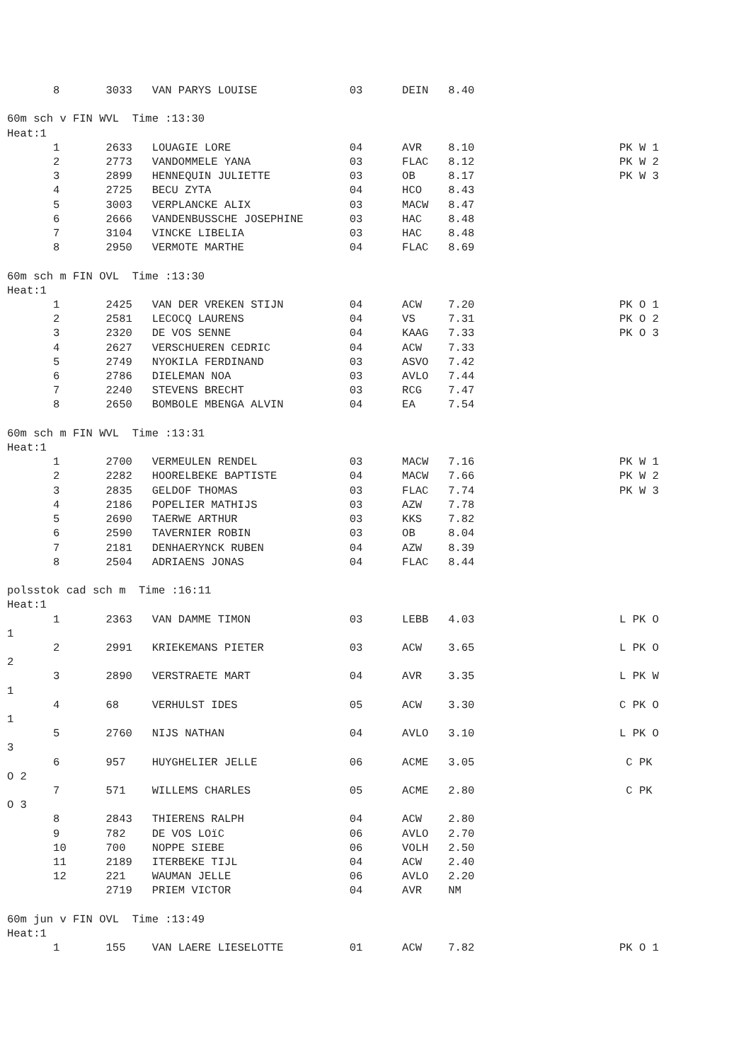8       3033   VAN PARYS LOUISE              03      DEIN   8.40

60m sch v FIN WVL  Time :13:30
Heat:1
       1       2633   LOUAGIE LORE                  04      AVR    8.10                      PK W 1
       2       2773   VANDOMMELE YANA               03      FLAC   8.12                      PK W 2
       3       2899   HENNEQUIN JULIETTE            03      OB     8.17                      PK W 3
       4       2725   BECU ZYTA                     04      HCO    8.43
       5       3003   VERPLANCKE ALIX               03      MACW   8.47
       6       2666   VANDENBUSSCHE JOSEPHINE       03      HAC    8.48
       7       3104   VINCKE LIBELIA                03      HAC    8.48
       8       2950   VERMOTE MARTHE                04      FLAC   8.69

60m sch m FIN OVL  Time :13:30
Heat:1
       1       2425   VAN DER VREKEN STIJN          04      ACW    7.20                      PK O 1
       2       2581   LECOCQ LAURENS                04      VS     7.31                      PK O 2
       3       2320   DE VOS SENNE                  04      KAAG   7.33                      PK O 3
       4       2627   VERSCHUEREN CEDRIC            04      ACW    7.33
       5       2749   NYOKILA FERDINAND             03      ASVO   7.42
       6       2786   DIELEMAN NOA                  03      AVLO   7.44
       7       2240   STEVENS BRECHT                03      RCG    7.47
       8       2650   BOMBOLE MBENGA ALVIN          04      EA     7.54

60m sch m FIN WVL  Time :13:31
Heat:1
       1       2700   VERMEULEN RENDEL              03      MACW   7.16                      PK W 1
       2       2282   HOORELBEKE BAPTISTE           04      MACW   7.66                      PK W 2
       3       2835   GELDOF THOMAS                 03      FLAC   7.74                      PK W 3
       4       2186   POPELIER MATHIJS              03      AZW    7.78
       5       2690   TAERWE ARTHUR                 03      KKS    7.82
       6       2590   TAVERNIER ROBIN               03      OB     8.04
       7       2181   DENHAERYNCK RUBEN             04      AZW    8.39
       8       2504   ADRIAENS JONAS                04      FLAC   8.44

polsstok cad sch m  Time :16:11
Heat:1
       1       2363   VAN DAMME TIMON               03      LEBB   4.03                      L PK O
1
       2       2991   KRIEKEMANS PIETER             03      ACW    3.65                      L PK O
2
       3       2890   VERSTRAETE MART               04      AVR    3.35                      L PK W
1
       4       68     VERHULST IDES                 05      ACW    3.30                      C PK O
1
       5       2760   NIJS NATHAN                   04      AVLO   3.10                      L PK O
3
       6       957    HUYGHELIER JELLE              06      ACME   3.05                       C PK
O 2
       7       571    WILLEMS CHARLES               05      ACME   2.80                       C PK
O 3
       8       2843   THIERENS RALPH                04      ACW    2.80
       9       782    DE VOS LOïC                   06      AVLO   2.70
       10      700    NOPPE SIEBE                   06      VOLH   2.50
       11      2189   ITERBEKE TIJL                 04      ACW    2.40
       12      221    WAUMAN JELLE                  06      AVLO   2.20
               2719   PRIEM VICTOR                  04      AVR    NM

60m jun v FIN OVL  Time :13:49
Heat:1
       1       155    VAN LAERE LIESELOTTE          01      ACW    7.82                      PK O 1